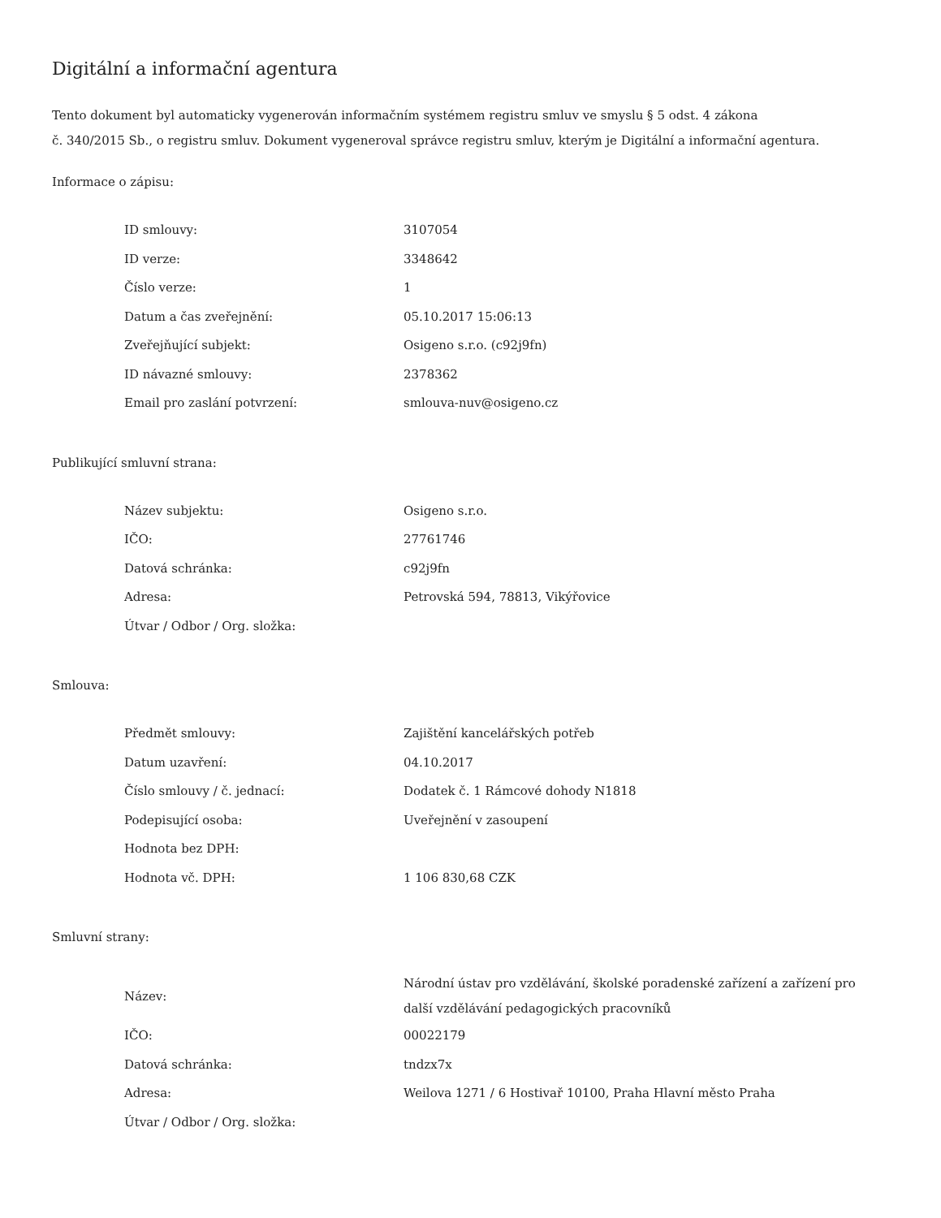Digitální a informační agentura
Tento dokument byl automaticky vygenerován informačním systémem registru smluv ve smyslu § 5 odst. 4 zákona
č. 340/2015 Sb., o registru smluv. Dokument vygeneroval správce registru smluv, kterým je Digitální a informační agentura.
Informace o zápisu:
| ID smlouvy: | 3107054 |
| ID verze: | 3348642 |
| Číslo verze: | 1 |
| Datum a čas zveřejnění: | 05.10.2017 15:06:13 |
| Zveřejňující subjekt: | Osigeno s.r.o. (c92j9fn) |
| ID návazné smlouvy: | 2378362 |
| Email pro zaslání potvrzení: | smlouva-nuv@osigeno.cz |
Publikující smluvní strana:
| Název subjektu: | Osigeno s.r.o. |
| IČO: | 27761746 |
| Datová schránka: | c92j9fn |
| Adresa: | Petrovská 594, 78813, Vikýřovice |
| Útvar / Odbor / Org. složka: | |
Smlouva:
| Předmět smlouvy: | Zajištění kancelářských potřeb |
| Datum uzavření: | 04.10.2017 |
| Číslo smlouvy / č. jednací: | Dodatek č. 1 Rámcové dohody N1818 |
| Podepisující osoba: | Uveřejnění v zasoupení |
| Hodnota bez DPH: | |
| Hodnota vč. DPH: | 1 106 830,68 CZK |
Smluvní strany:
| Název: | Národní ústav pro vzdělávání, školské poradenské zařízení a zařízení pro další vzdělávání pedagogických pracovníků |
| IČO: | 00022179 |
| Datová schránka: | tndzx7x |
| Adresa: | Weilova 1271 / 6 Hostivař 10100, Praha Hlavní město Praha |
| Útvar / Odbor / Org. složka: | |